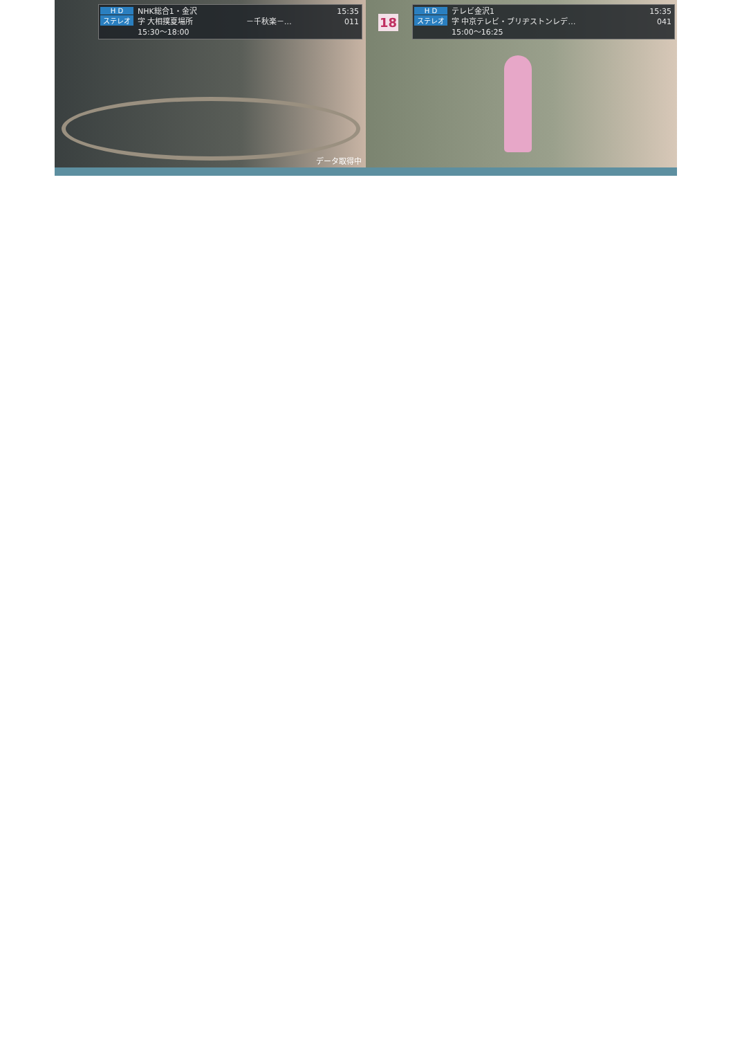H D
ステレオ
NHK総合1・金沢 15:35
字 大相撲夏場所 －千秋楽－… 011
15:30〜18:00
データ取得中
18
H D
ステレオ
テレビ金沢1 15:35
字 中京テレビ・ブリヂストンレデ… 041
15:00〜16:25